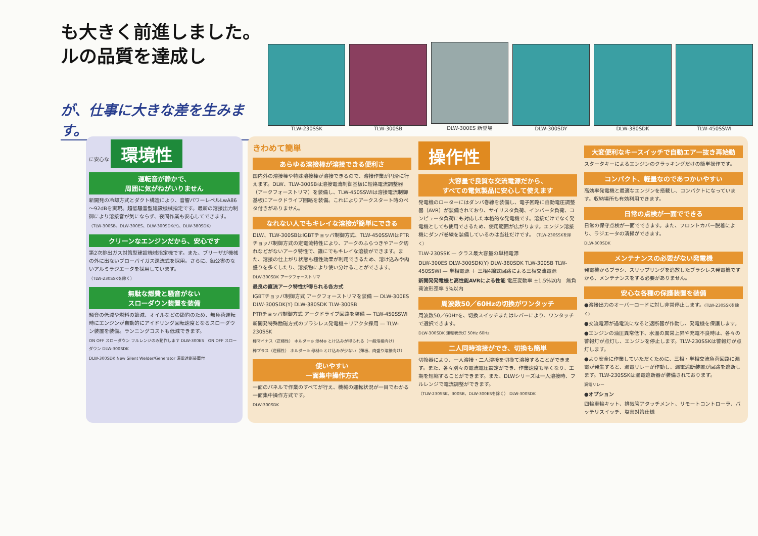も大きく前進しました。
ルの品質を達成し
が、仕事に大きな差を生みます。
TLW-230SSK
TLW-300SB
DLW-300ES 新登場
DLW-300SDY
DLW-380SDK
TLW-450SSWI
に安心な 環境性
運転音が静かで、
周囲に気がねがいりません
新開発の冷却方式とダクト構造により、音響パワーレベルLwA86～92dBを実現。超低騒音型建設機械指定です。最新の溶接出力制御により溶接音が気にならず、夜間作業も安心してできます。
（TLW-300SB、DLW-300ES、DLW-300SDK(Y)、DLW-380SDK）
クリーンなエンジンだから、安心です
第2次排出ガス対策型建設機械指定機です。また、ブリーザが機械の外に出ないブローバイガス還流式を採用。さらに、鉛公害のないアルミラジエータを採用しています。
（TLW-230SSKを除く）
無駄な燃費と騒音がない
スローダウン装置を装備
騒音の低減や燃料の節減、オイルなどの節約のため、無負荷運転時にエンジンが自動的にアイドリング回転速度となるスローダウン装置を装備。ランニングコストも低減できます。
ON OFF スローダウン フルレンジのみ動作します DLW-300ES　ON OFF スローダウン DLW-300SDK
DLW-300SDK New Silent Welder/Generator 漏電遮断装置付
きわめて簡単
あらゆる溶接棒が溶接できる便利さ
国内外の溶接棒や特殊溶接棒が溶接できるので、溶接作業が円滑に行えます。DLW、TLW-300SBは溶接電流制御基板に短絡電流調整器（アークフォーストリマ）を装備し、TLW-450SSWIは溶接電流制御基板にアークドライブ回路を装備。これによりアークスタート時のペタ付きがありません。
なれない人でもキレイな溶接が簡単にできる
DLW、TLW-300SBはIGBTチョッパ制御方式、TLW-450SSWIはPTRチョッパ制御方式の定電流特性により、アークのふらつきやアーク切れなどがないアーク特性で、誰にでもキレイな溶接ができます。また、溶接の仕上がり状態も極性効果が利用できるため、溶け込みや肉盛りを多くしたり、溶接物により使い分けることができます。
DLW-300SDK アークフォーストリマ
最良の直流アーク特性が得られる各方式
IGBTチョッパ制御方式 アークフォーストリマを装備 — DLW-300ES DLW-300SDK(Y) DLW-380SDK TLW-300SB
PTRチョッパ制御方式 アークドライブ回路を装備 — TLW-450SSWI
新開発特殊励磁方式のブラシレス発電機＋リアクタ採用 — TLW-230SSK
棒マイナス（正極性） ホルダー⊖ 母材⊕ とけ込みが得られる（一般溶接向け）
棒プラス（逆極性） ホルダー⊕ 母材⊖ とけ込みが少ない（薄板、肉盛り溶接向け）
使いやすい
一面集中操作方式
一面のパネルで作業のすべてが行え、機械の運転状況が一目でわかる一面集中操作方式です。
DLW-300SDK
操作性
大容量で良質な交流電源だから、
すべての電気製品に安心して使えます
発電機のローターにはダンパ巻線を装備し、電子回路に自動電圧調整器（AVR）が装備されており、サイリスタ負荷、インバータ負荷、コンピュータ負荷にも対応した本格的な発電機です。溶接だけでなく発電機としても使用できるため、使用範囲が広がります。エンジン溶接機にダンパ巻線を装備しているのは当社だけです。（TLW-230SSKを除く）
TLW-230SSK — クラス最大容量の単相電源
DLW-300ES DLW-300SDK(Y) DLW-380SDK TLW-300SB TLW-450SSWI — 単相電源 ＋ 三相4線式回路による三相交流電源
新開発発電機と高性能AVRによる性能 電圧変動率 ±1.5%以内　無負荷波形歪率 5%以内
周波数50／60Hzの切換がワンタッチ
周波数50／60Hzを、切換スイッチまたはレバーにより、ワンタッチで選択できます。
DLW-300SDK 運転表示灯 50Hz 60Hz
二人同時溶接ができ、切換も簡単
切換器により、一人溶接・二人溶接を切換て溶接することができます。また、各々別々の電流電圧設定ができ、作業速度も早くなり、工期を短縮することができます。また、DLWシリーズは一人溶接時、フルレンジで電流調整ができます。
（TLW-230SSK、300SB、DLW-300ESを除く） DLW-300SDK
大変便利なキースイッチで自動エアー抜き再始動
スタータキーによるエンジンのクラッキングだけの簡単操作です。
コンパクト、軽量なのであつかいやすい
高効率発電機と最適なエンジンを搭載し、コンパクトになっています。収納場所も有効利用できます。
日常の点検が一面でできる
日常の保守点検が一面でできます。また、フロントカバー脱着により、ラジエータの清掃ができます。
DLW-300SDK
メンテナンスの必要がない発電機
発電機からブラシ、スリップリングを追放したブラシレス発電機ですから、メンテナンスをする必要がありません。
安心な各種の保護装置を装備
●溶接出力のオーバーロードに対し非常停止します。(TLW-230SSKを除く)
●交流電源が過電流になると遮断器が作動し、発電機を保護します。
●エンジンの油圧異常低下、水温の異常上昇や充電不良時は、各々の警報灯が点灯し、エンジンを停止します。TLW-230SSKは警報灯が点灯します。
●より安全に作業していただくために、三相・単相交流負荷回路に漏電が発生すると、漏電リレーが作動し、漏電遮断装置が回路を遮断します。TLW-230SSKは漏電遮断器が装備されております。
漏電リレー
●オプション
四輪車輪キット、排気管アタッチメント、リモートコントローラ、バッテリスイッチ、塩害対策仕様